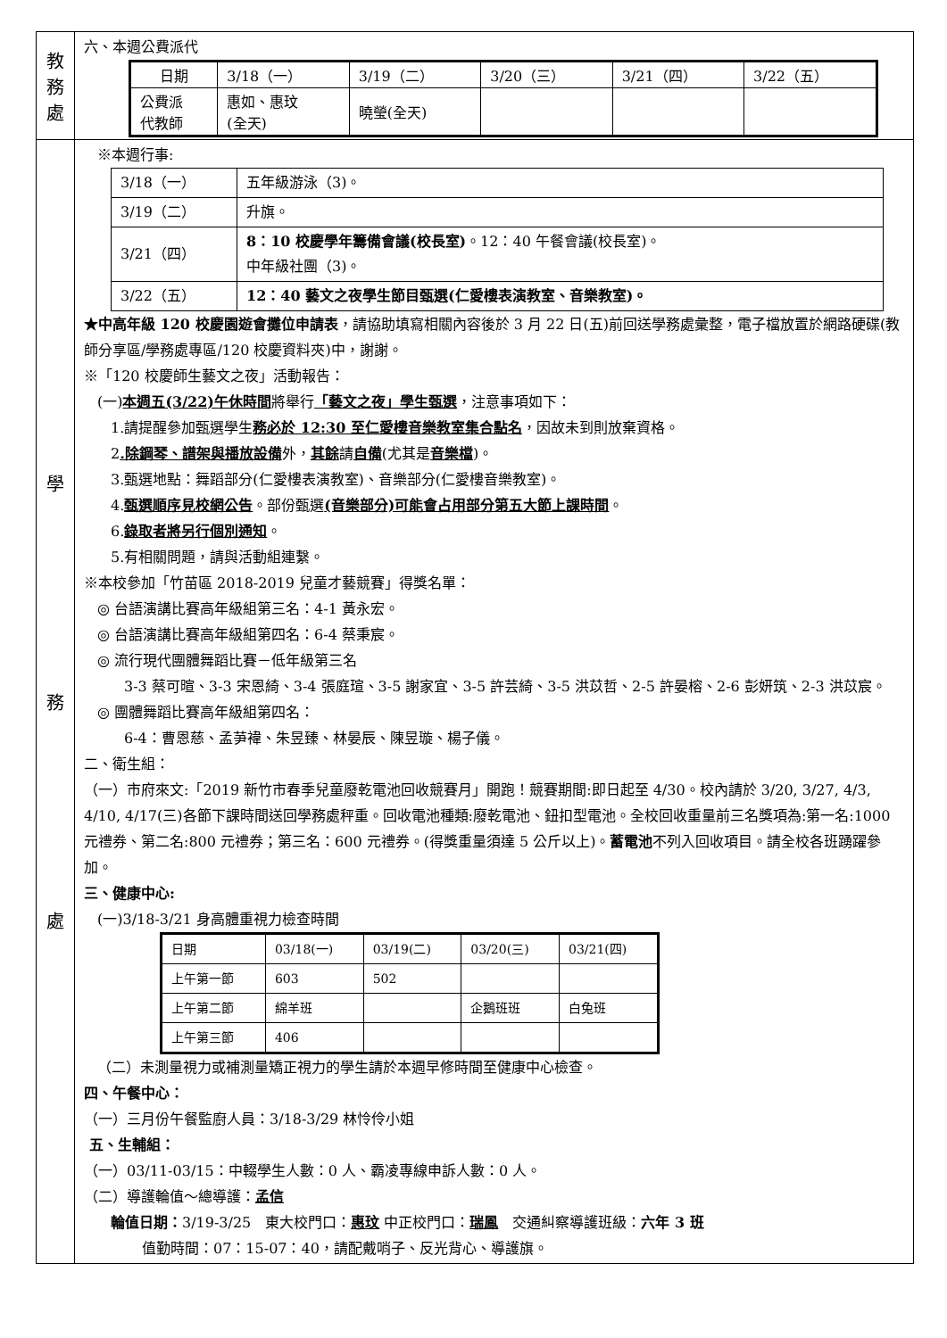| 教 務 處 | 六、本週公費派代 / 日期 / 3/18（一） / 3/19（二） / 3/20（三） / 3/21（四） / 3/22（五） / / 公費派 代教師 / 惠如、惠玟 (全天) / 曉瑩(全天) / / / / |
| 學 務 處 | ※本週行事: / 3/18（一） / 五年級游泳（3)。 / / 3/19（二） / 升旗。 / / 3/21（四） / 8：10 校慶學年籌備會議(校長室) 。12：40 午餐會議(校長室)。 中年級社團（3)。 / / 3/22（五） / 12：40 藝文之夜學生節目甄選(仁愛樓表演教室、音樂教室)。 / ★中高年級 120 校慶園遊會攤位申請表 ，請協助填寫相關內容後於 3 月 22 日(五)前回送學務處彙整，電子檔放置於網路硬碟(教師分享區/學務處專區/120 校慶資料夾)中，謝謝。 ※「120 校慶師生藝文之夜」活動報告： (一) 本週五(3/22)午休時間 將舉行 「藝文之夜」學生甄選 ，注意事項如下： 1.請提醒參加甄選學生 務必於 12:30 至仁愛樓音樂教室集合點名 ，因故未到則放棄資格。 2 .除鋼琴、譜架與播放設備 外， 其餘 請 自備 (尤其是 音樂檔 )。 3.甄選地點：舞蹈部分(仁愛樓表演教室)、音樂部分(仁愛樓音樂教室)。 4. 甄選順序見校網公告 。部份甄選 (音樂部分)可能會占用部分第五大節上課時間 。 6. 錄取者將另行個別通知 。 5.有相關問題，請與活動組連繫。 ※本校參加「竹苗區 2018-2019 兒童才藝競賽」得獎名單： ◎ 台語演講比賽高年級組第三名：4-1 黃永宏。 ◎ 台語演講比賽高年級組第四名：6-4 蔡秉宸。 ◎ 流行現代團體舞蹈比賽－低年級第三名 3-3 蔡可暄、3-3 宋恩綺、3-4 張庭瑄、3-5 謝家宜、3-5 許芸綺、3-5 洪苡哲、2-5 許晏榕、2-6 彭妍筑、2-3 洪苡宸。 ◎ 團體舞蹈比賽高年級組第四名： 6-4：曹恩慈、孟芛褘、朱昱臻、林晏辰、陳昱璇、楊子儀。 二、衛生組： （一）市府來文:「2019 新竹市春季兒童廢乾電池回收競賽月」開跑！競賽期間:即日起至 4/30。校內請於 3/20, 3/27, 4/3, 4/10, 4/17(三)各節下課時間送回學務處秤重。回收電池種類:廢乾電池、鈕扣型電池。全校回收重量前三名獎項為:第一名:1000 元禮券、第二名:800 元禮券；第三名：600 元禮券。(得獎重量須達 5 公斤以上)。 蓄電池 不列入回收項目。請全校各班踴躍參加。 三、健康中心: (一)3/18-3/21 身高體重視力檢查時間 / 日期 / 03/18(一) / 03/19(二) / 03/20(三) / 03/21(四) / / 上午第一節 / 603 / 502 / / / / 上午第二節 / 綿羊班 / / 企鵝班班 / 白兔班 / / 上午第三節 / 406 / / / / （二）未測量視力或補測量矯正視力的學生請於本週早修時間至健康中心檢查。 四、午餐中心： （一）三月份午餐監廚人員：3/18-3/29 林怜伶小姐 五、生輔組： （一）03/11-03/15：中輟學生人數：0 人、霸凌專線申訴人數：0 人。 （二）導護輪值～總導護： 孟信 輪值日期： 3/19-3/25 東大校門口： 惠玟 中正校門口： 瑞鳳 交通糾察導護班級： 六年 3 班 值勤時間：07：15-07：40，請配戴哨子、反光背心、導護旗。 |